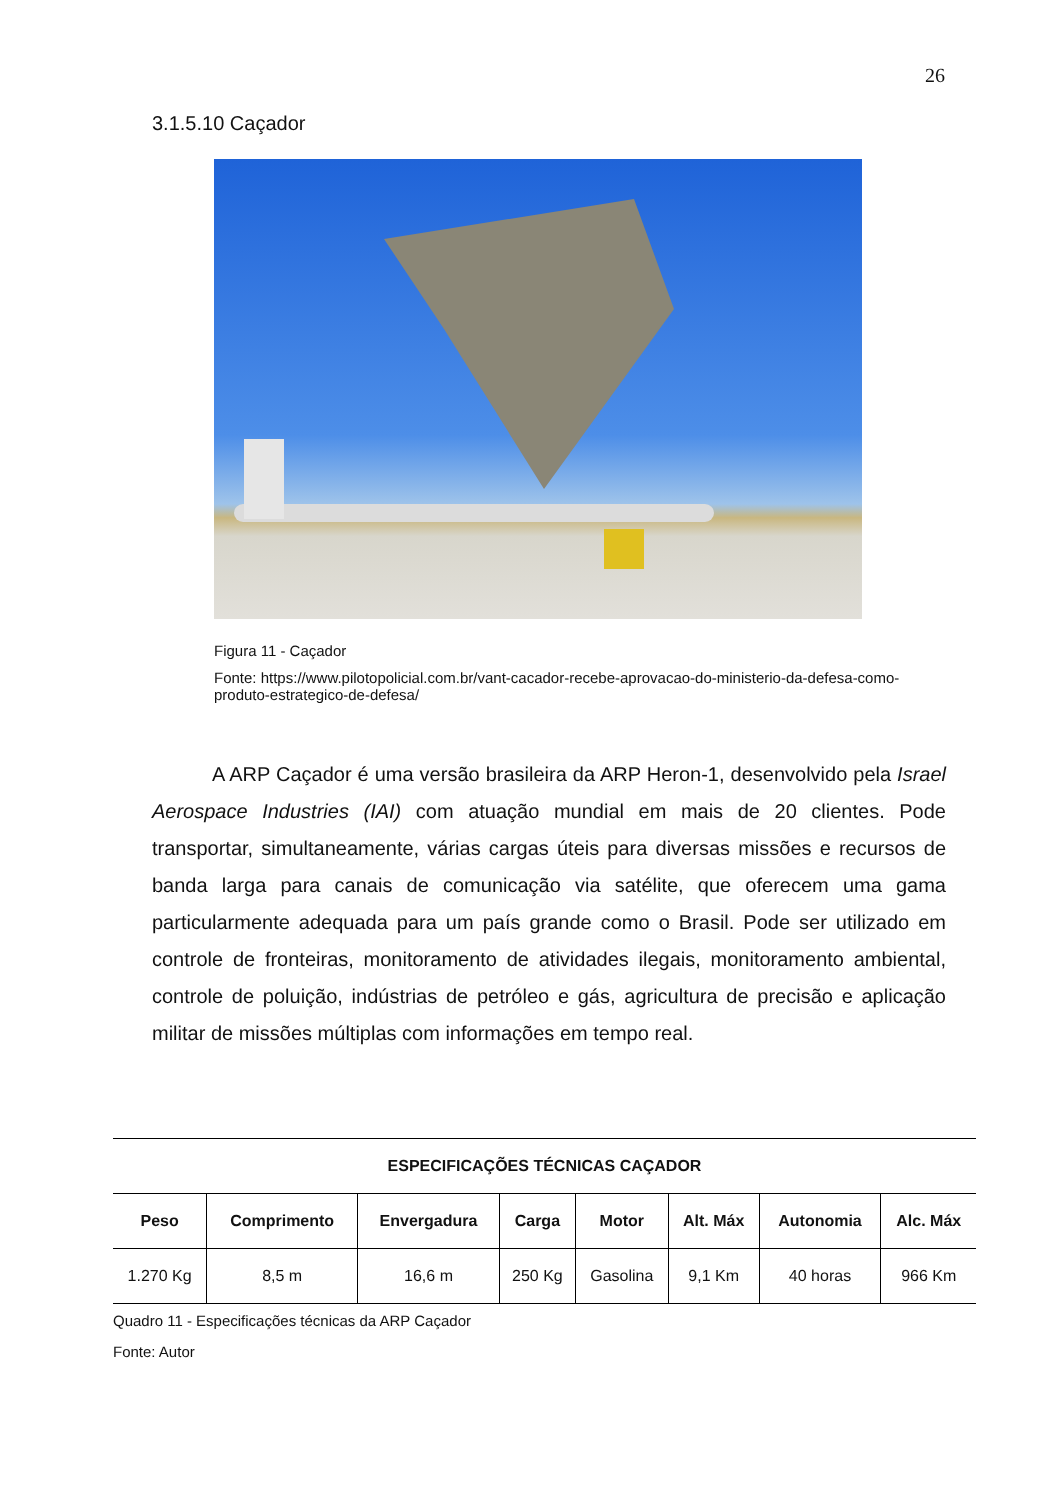26
3.1.5.10 Caçador
Figura 11 - Caçador
Fonte: https://www.pilotopolicial.com.br/vant-cacador-recebe-aprovacao-do-ministerio-da-defesa-como-produto-estrategico-de-defesa/
A ARP Caçador é uma versão brasileira da ARP Heron-1, desenvolvido pela Israel Aerospace Industries (IAI) com atuação mundial em mais de 20 clientes. Pode transportar, simultaneamente, várias cargas úteis para diversas missões e recursos de banda larga para canais de comunicação via satélite, que oferecem uma gama particularmente adequada para um país grande como o Brasil. Pode ser utilizado em controle de fronteiras, monitoramento de atividades ilegais, monitoramento ambiental, controle de poluição, indústrias de petróleo e gás, agricultura de precisão e aplicação militar de missões múltiplas com informações em tempo real.
| ESPECIFICAÇÕES TÉCNICAS CAÇADOR | | | | | | | |
| --- | --- | --- | --- | --- | --- | --- | --- |
| Peso | Comprimento | Envergadura | Carga | Motor | Alt. Máx | Autonomia | Alc. Máx |
| 1.270 Kg | 8,5 m | 16,6 m | 250 Kg | Gasolina | 9,1 Km | 40 horas | 966 Km |
Quadro 11 - Especificações técnicas da ARP Caçador
Fonte: Autor